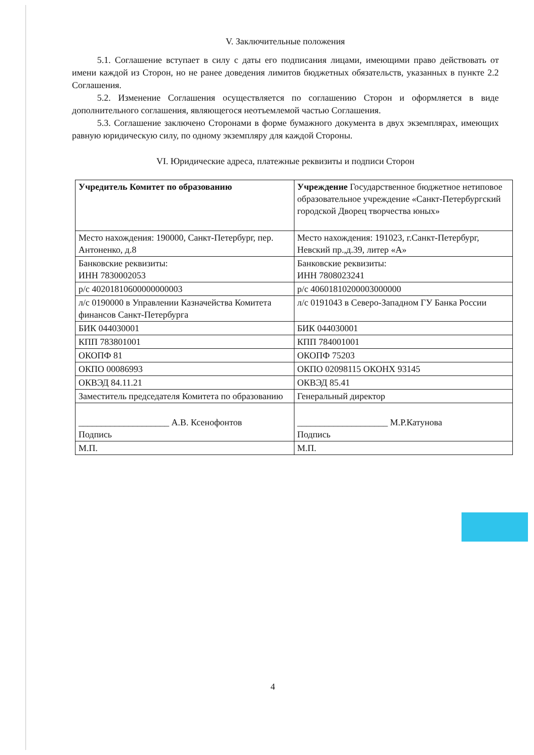V. Заключительные положения
5.1. Соглашение вступает в силу с даты его подписания лицами, имеющими право действовать от имени каждой из Сторон, но не ранее доведения лимитов бюджетных обязательств, указанных в пункте 2.2 Соглашения.
5.2. Изменение Соглашения осуществляется по соглашению Сторон и оформляется в виде дополнительного соглашения, являющегося неотъемлемой частью Соглашения.
5.3. Соглашение заключено Сторонами в форме бумажного документа в двух экземплярах, имеющих равную юридическую силу, по одному экземпляру для каждой Стороны.
VI. Юридические адреса, платежные реквизиты и подписи Сторон
| Учредитель Комитет по образованию | Учреждение Государственное бюджетное нетиповое образовательное учреждение «Санкт-Петербургский городской Дворец творчества юных» |
| Место нахождения: 190000, Санкт-Петербург, пер. Антоненко, д.8 | Место нахождения: 191023, г.Санкт-Петербург, Невский пр.,д.39, литер «А» |
| Банковские реквизиты: ИНН 7830002053 | Банковские реквизиты: ИНН 7808023241 |
| р/с 40201810600000000003 | р/с 40601810200003000000 |
| л/с 0190000 в Управлении Казначейства Комитета финансов Санкт-Петербурга | л/с 0191043 в Северо-Западном ГУ Банка России |
| БИК 044030001 | БИК 044030001 |
| КПП 783801001 | КПП 784001001 |
| ОКОПФ 81 | ОКОПФ 75203 |
| ОКПО 00086993 | ОКПО 02098115 ОКОНХ 93145 |
| ОКВЭД 84.11.21 | ОКВЭД 85.41 |
| Заместитель председателя Комитета по образованию | Генеральный директор |
| ____________________ А.В. Ксенофонтов Подпись | ____________________ М.Р.Катунова Подпись |
| М.П. | М.П. |
4